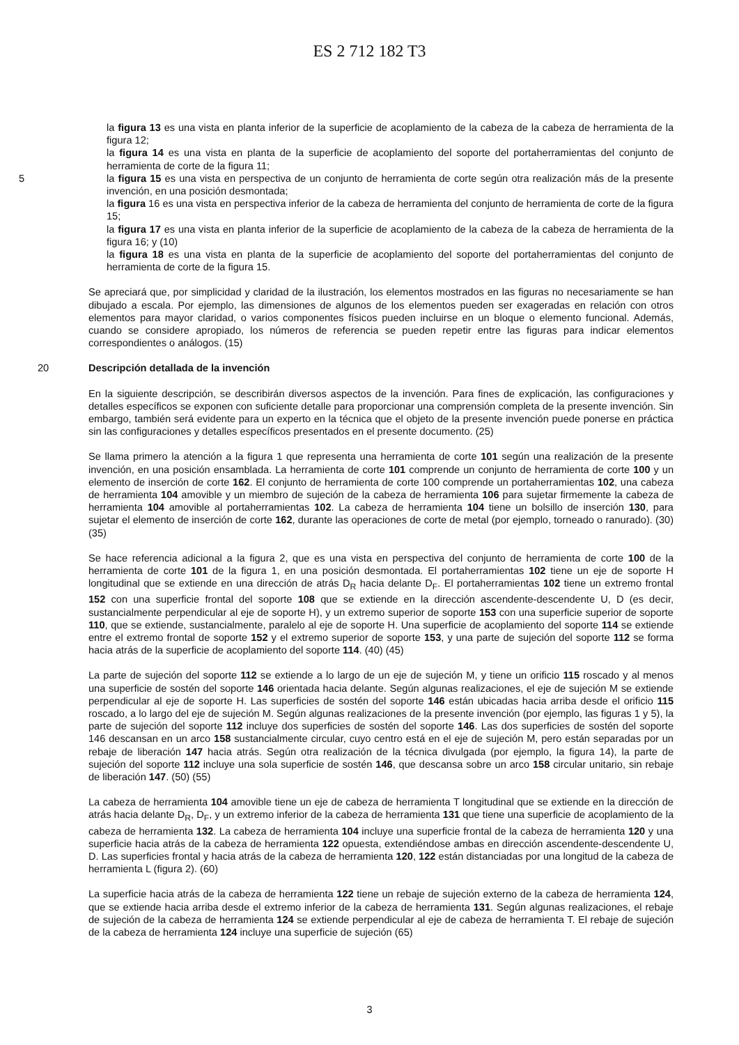ES 2 712 182 T3
la figura 13 es una vista en planta inferior de la superficie de acoplamiento de la cabeza de la cabeza de herramienta de la figura 12;
la figura 14 es una vista en planta de la superficie de acoplamiento del soporte del portaherramientas del conjunto de herramienta de corte de la figura 11;
5 la figura 15 es una vista en perspectiva de un conjunto de herramienta de corte según otra realización más de la presente invención, en una posición desmontada;
la figura 16 es una vista en perspectiva inferior de la cabeza de herramienta del conjunto de herramienta de corte de la figura 15;
la figura 17 es una vista en planta inferior de la superficie de acoplamiento de la cabeza de la cabeza de herramienta de la figura 16; y (10)
la figura 18 es una vista en planta de la superficie de acoplamiento del soporte del portaherramientas del conjunto de herramienta de corte de la figura 15.
Se apreciará que, por simplicidad y claridad de la ilustración, los elementos mostrados en las figuras no necesariamente se han dibujado a escala. Por ejemplo, las dimensiones de algunos de los elementos pueden ser exageradas en relación con otros elementos para mayor claridad, o varios componentes físicos pueden incluirse en un bloque o elemento funcional. Además, cuando se considere apropiado, los números de referencia se pueden repetir entre las figuras para indicar elementos correspondientes o análogos. (15)
20 Descripción detallada de la invención
En la siguiente descripción, se describirán diversos aspectos de la invención. Para fines de explicación, las configuraciones y detalles específicos se exponen con suficiente detalle para proporcionar una comprensión completa de la presente invención. Sin embargo, también será evidente para un experto en la técnica que el objeto de la presente invención puede ponerse en práctica sin las configuraciones y detalles específicos presentados en el presente documento. (25)
Se llama primero la atención a la figura 1 que representa una herramienta de corte 101 según una realización de la presente invención, en una posición ensamblada. La herramienta de corte 101 comprende un conjunto de herramienta de corte 100 y un elemento de inserción de corte 162. El conjunto de herramienta de corte 100 comprende un portaherramientas 102, una cabeza de herramienta 104 amovible y un miembro de sujeción de la cabeza de herramienta 106 para sujetar firmemente la cabeza de herramienta 104 amovible al portaherramientas 102. La cabeza de herramienta 104 tiene un bolsillo de inserción 130, para sujetar el elemento de inserción de corte 162, durante las operaciones de corte de metal (por ejemplo, torneado o ranurado). (30) (35)
Se hace referencia adicional a la figura 2, que es una vista en perspectiva del conjunto de herramienta de corte 100 de la herramienta de corte 101 de la figura 1, en una posición desmontada. El portaherramientas 102 tiene un eje de soporte H longitudinal que se extiende en una dirección de atrás D<sub>R</sub> hacia delante D<sub>F</sub>. El portaherramientas 102 tiene un extremo frontal 152 con una superficie frontal del soporte 108 que se extiende en la dirección ascendente-descendente U, D (es decir, sustancialmente perpendicular al eje de soporte H), y un extremo superior de soporte 153 con una superficie superior de soporte 110, que se extiende, sustancialmente, paralelo al eje de soporte H. Una superficie de acoplamiento del soporte 114 se extiende entre el extremo frontal de soporte 152 y el extremo superior de soporte 153, y una parte de sujeción del soporte 112 se forma hacia atrás de la superficie de acoplamiento del soporte 114. (40) (45)
La parte de sujeción del soporte 112 se extiende a lo largo de un eje de sujeción M, y tiene un orificio 115 roscado y al menos una superficie de sostén del soporte 146 orientada hacia delante. Según algunas realizaciones, el eje de sujeción M se extiende perpendicular al eje de soporte H. Las superficies de sostén del soporte 146 están ubicadas hacia arriba desde el orificio 115 roscado, a lo largo del eje de sujeción M. Según algunas realizaciones de la presente invención (por ejemplo, las figuras 1 y 5), la parte de sujeción del soporte 112 incluye dos superficies de sostén del soporte 146. Las dos superficies de sostén del soporte 146 descansan en un arco 158 sustancialmente circular, cuyo centro está en el eje de sujeción M, pero están separadas por un rebaje de liberación 147 hacia atrás. Según otra realización de la técnica divulgada (por ejemplo, la figura 14), la parte de sujeción del soporte 112 incluye una sola superficie de sostén 146, que descansa sobre un arco 158 circular unitario, sin rebaje de liberación 147. (50) (55)
La cabeza de herramienta 104 amovible tiene un eje de cabeza de herramienta T longitudinal que se extiende en la dirección de atrás hacia delante D<sub>R</sub>, D<sub>F</sub>, y un extremo inferior de la cabeza de herramienta 131 que tiene una superficie de acoplamiento de la cabeza de herramienta 132. La cabeza de herramienta 104 incluye una superficie frontal de la cabeza de herramienta 120 y una superficie hacia atrás de la cabeza de herramienta 122 opuesta, extendiéndose ambas en dirección ascendente-descendente U, D. Las superficies frontal y hacia atrás de la cabeza de herramienta 120, 122 están distanciadas por una longitud de la cabeza de herramienta L (figura 2). (60)
La superficie hacia atrás de la cabeza de herramienta 122 tiene un rebaje de sujeción externo de la cabeza de herramienta 124, que se extiende hacia arriba desde el extremo inferior de la cabeza de herramienta 131. Según algunas realizaciones, el rebaje de sujeción de la cabeza de herramienta 124 se extiende perpendicular al eje de cabeza de herramienta T. El rebaje de sujeción de la cabeza de herramienta 124 incluye una superficie de sujeción (65)
3